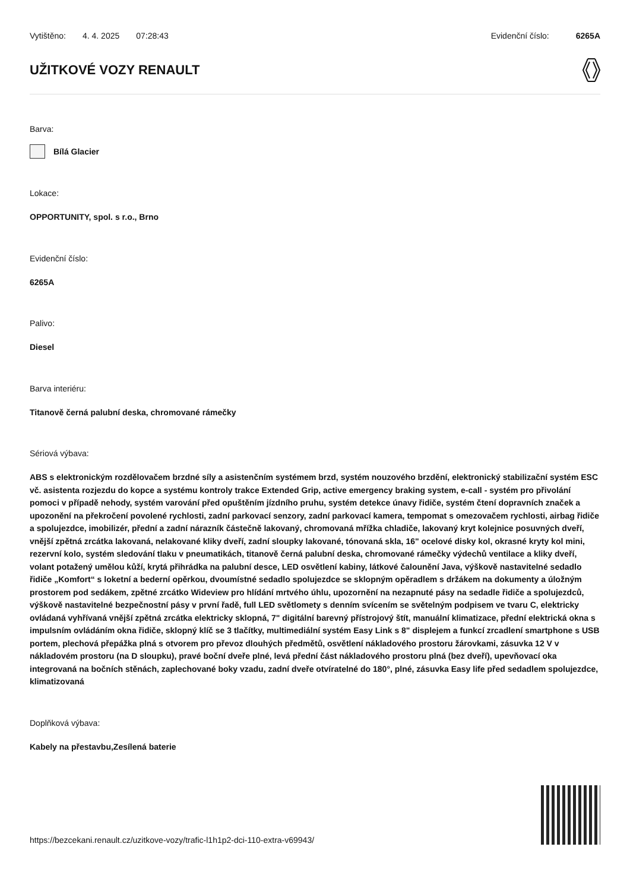Vytištěno: 4. 4. 2025 07:28:43 Evidenční číslo: 6265A
UŽITKOVÉ VOZY RENAULT
Barva:
Bílá Glacier
Lokace:
OPPORTUNITY, spol. s r.o., Brno
Evidenční číslo:
6265A
Palivo:
Diesel
Barva interiéru:
Titanově černá palubní deska, chromované rámečky
Sériová výbava:
ABS s elektronickým rozdělovačem brzdné síly a asistenčním systémem brzd, systém nouzového brzdění, elektronický stabilizační systém ESC vč. asistenta rozjezdu do kopce a systému kontroly trakce Extended Grip, active emergency braking system, e-call - systém pro přivolání pomoci v případě nehody, systém varování před opuštěním jízdního pruhu, systém detekce únavy řidiče, systém čtení dopravních značek a upozonění na překročení povolené rychlosti, zadní parkovací senzory, zadní parkovací kamera, tempomat s omezovačem rychlosti, airbag řidiče a spolujezdce, imobilizér, přední a zadní nárazník částečně lakovaný, chromovaná mřížka chladiče, lakovaný kryt kolejnice posuvných dveří, vnější zpětná zrcátka lakovaná, nelakované kliky dveří, zadní sloupky lakované, tónovaná skla, 16" ocelové disky kol, okrasné kryty kol mini, rezervní kolo, systém sledování tlaku v pneumatikách, titanově černá palubní deska, chromované rámečky výdechů ventilace a kliky dveří, volant potažený umělou kůží, krytá přihrádka na palubní desce, LED osvětlení kabiny, látkové čalounění Java, výškově nastavitelné sedadlo řidiče „Komfort“ s loketní a bederní opěrkou, dvoumístné sedadlo spolujezdce se sklopným opěradlem s držákem na dokumenty a úložným prostorem pod sedákem, zpětné zrcátko Wideview pro hlídání mrtvého úhlu, upozornění na nezapnuté pásy na sedadle řidiče a spolujezdců, výškově nastavitelné bezpečnostní pásy v první řadě, full LED světlomety s denním svícením se světelným podpisem ve tvaru C, elektricky ovládaná vyhřívaná vnější zpětná zrcátka elektricky sklopná, 7" digitální barevný přístrojový štít, manuální klimatizace, přední elektrická okna s impulsním ovládáním okna řidiče, sklopný klíč se 3 tlačítky, multimediální systém Easy Link s 8" displejem a funkcí zrcadlení smartphone s USB portem, plechová přepážka plná s otvorem pro převoz dlouhých předmětů, osvětlení nákladového prostoru žárovkami, zásuvka 12 V v nákladovém prostoru (na D sloupku), pravé boční dveře plné, levá přední část nákladového prostoru plná (bez dveří), upevňovací oka integrovaná na bočních stěnách, zaplechované boky vzadu, zadní dveře otvíratelné do 180°, plné, zásuvka Easy life před sedadlem spolujezdce, klimatizovaná
Doplňková výbava:
Kabely na přestavbu,Zesílená baterie
https://bezcekani.renault.cz/uzitkove-vozy/trafic-l1h1p2-dci-110-extra-v69943/